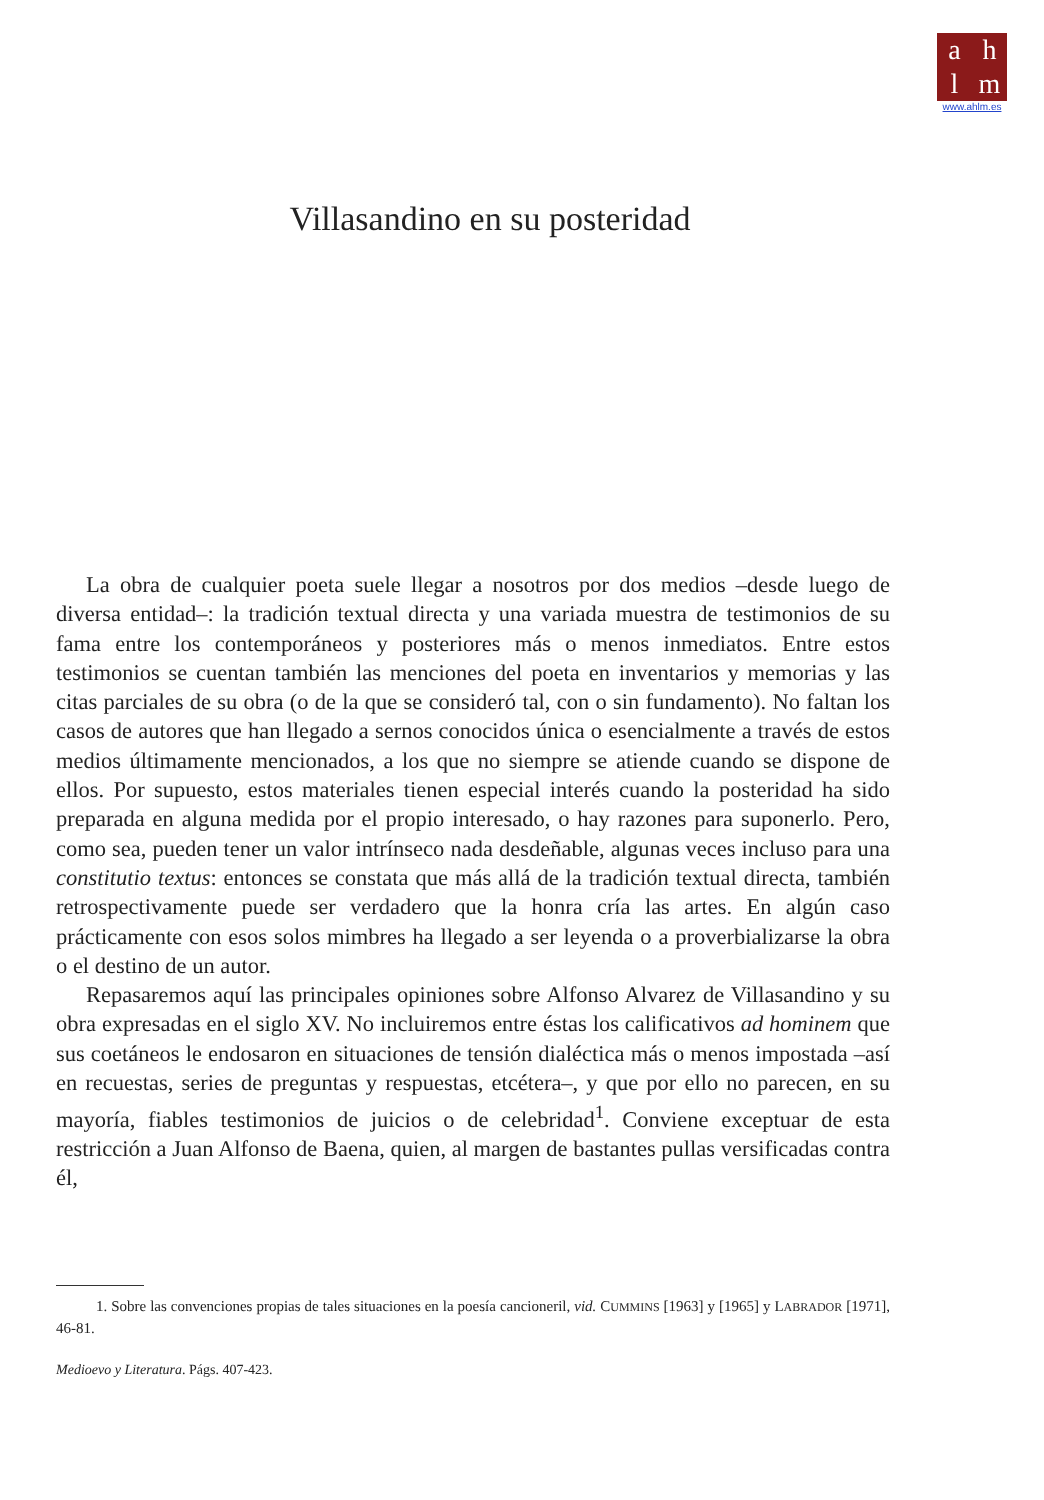ahlm
www.ahlm.es
Villasandino en su posteridad
La obra de cualquier poeta suele llegar a nosotros por dos medios –desde luego de diversa entidad–: la tradición textual directa y una variada muestra de testimonios de su fama entre los contemporáneos y posteriores más o menos inmediatos. Entre estos testimonios se cuentan también las menciones del poeta en inventarios y memorias y las citas parciales de su obra (o de la que se consideró tal, con o sin fundamento). No faltan los casos de autores que han llegado a sernos conocidos única o esencialmente a través de estos medios últimamente mencionados, a los que no siempre se atiende cuando se dispone de ellos. Por supuesto, estos materiales tienen especial interés cuando la posteridad ha sido preparada en alguna medida por el propio interesado, o hay razones para suponerlo. Pero, como sea, pueden tener un valor intrínseco nada desdeñable, algunas veces incluso para una constitutio textus: entonces se constata que más allá de la tradición textual directa, también retrospectivamente puede ser verdadero que la honra cría las artes. En algún caso prácticamente con esos solos mimbres ha llegado a ser leyenda o a proverbializarse la obra o el destino de un autor.
Repasaremos aquí las principales opiniones sobre Alfonso Alvarez de Villasandino y su obra expresadas en el siglo XV. No incluiremos entre éstas los calificativos ad hominem que sus coetáneos le endosaron en situaciones de tensión dialéctica más o menos impostada –así en recuestas, series de preguntas y respuestas, etcétera–, y que por ello no parecen, en su mayoría, fiables testimonios de juicios o de celebridad<sup>1</sup>. Conviene exceptuar de esta restricción a Juan Alfonso de Baena, quien, al margen de bastantes pullas versificadas contra él,
1. Sobre las convenciones propias de tales situaciones en la poesía cancioneril, vid. CUMMINS [1963] y [1965] y LABRADOR [1971], 46-81.
Medioevo y Literatura. Págs. 407-423.